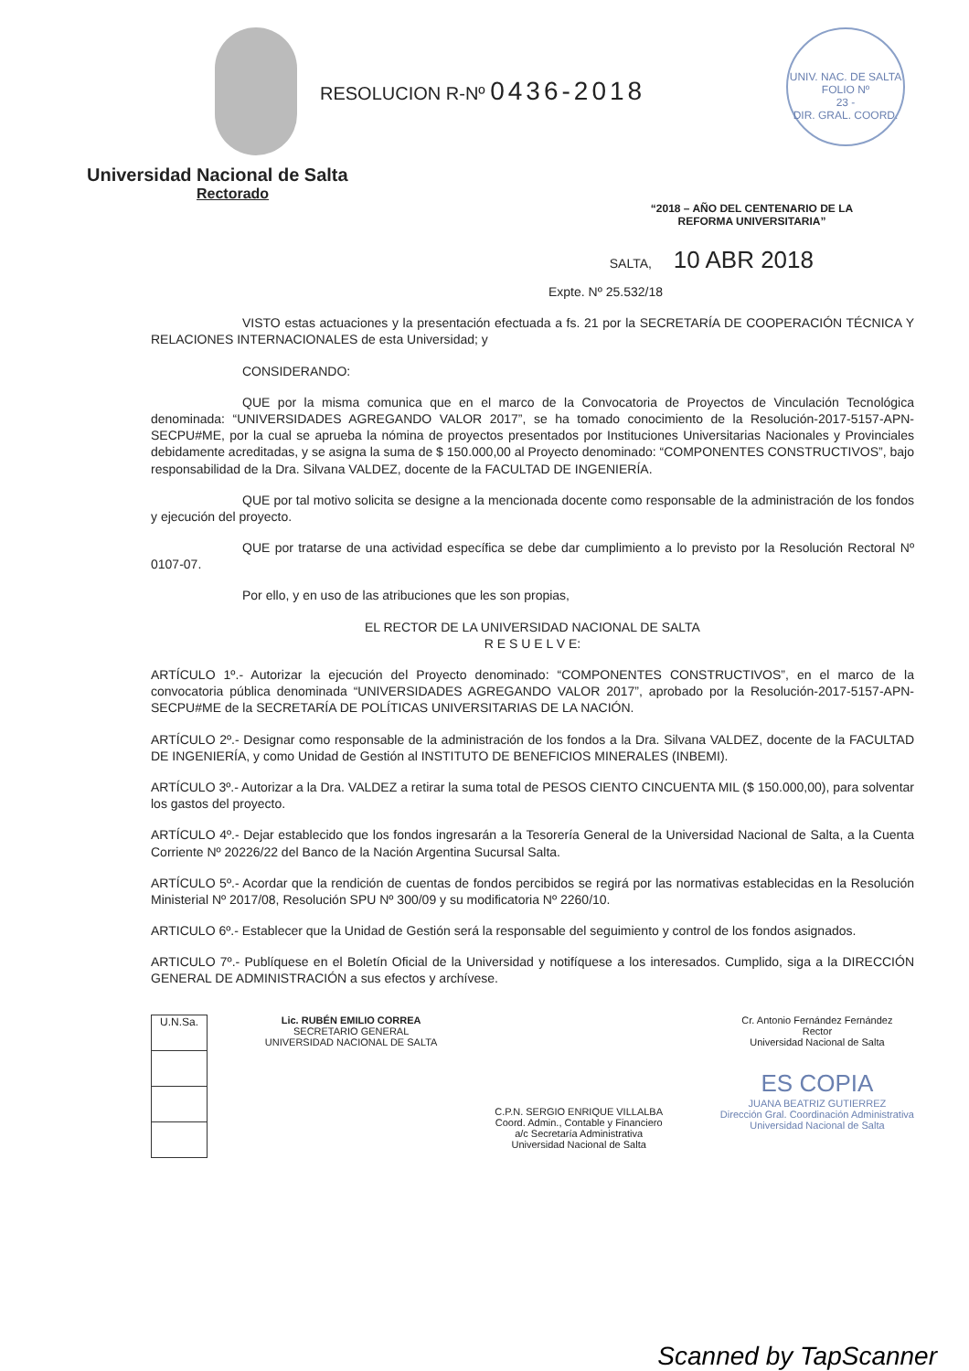UNIV. NAC. DE SALTA
FOLIO Nº
23 -
DIR. GRAL. COORD.
RESOLUCION R-Nº 0436-2018
Universidad Nacional de Salta
Rectorado
“2018 – AÑO DEL CENTENARIO DE LA
REFORMA UNIVERSITARIA”
SALTA, 10 ABR 2018
Expte. Nº 25.532/18
VISTO estas actuaciones y la presentación efectuada a fs. 21 por la SECRETARÍA DE COOPERACIÓN TÉCNICA Y RELACIONES INTERNACIONALES de esta Universidad; y
CONSIDERANDO:
QUE por la misma comunica que en el marco de la Convocatoria de Proyectos de Vinculación Tecnológica denominada: “UNIVERSIDADES AGREGANDO VALOR 2017”, se ha tomado conocimiento de la Resolución-2017-5157-APN-SECPU#ME, por la cual se aprueba la nómina de proyectos presentados por Instituciones Universitarias Nacionales y Provinciales debidamente acreditadas, y se asigna la suma de $ 150.000,00 al Proyecto denominado: “COMPONENTES CONSTRUCTIVOS”, bajo responsabilidad de la Dra. Silvana VALDEZ, docente de la FACULTAD DE INGENIERÍA.
QUE por tal motivo solicita se designe a la mencionada docente como responsable de la administración de los fondos y ejecución del proyecto.
QUE por tratarse de una actividad específica se debe dar cumplimiento a lo previsto por la Resolución Rectoral Nº 0107-07.
Por ello, y en uso de las atribuciones que les son propias,
EL RECTOR DE LA UNIVERSIDAD NACIONAL DE SALTA
R E S U E L V E:
ARTÍCULO 1º.- Autorizar la ejecución del Proyecto denominado: “COMPONENTES CONSTRUCTIVOS”, en el marco de la convocatoria pública denominada “UNIVERSIDADES AGREGANDO VALOR 2017”, aprobado por la Resolución-2017-5157-APN-SECPU#ME de la SECRETARÍA DE POLÍTICAS UNIVERSITARIAS DE LA NACIÓN.
ARTÍCULO 2º.- Designar como responsable de la administración de los fondos a la Dra. Silvana VALDEZ, docente de la FACULTAD DE INGENIERÍA, y como Unidad de Gestión al INSTITUTO DE BENEFICIOS MINERALES (INBEMI).
ARTÍCULO 3º.- Autorizar a la Dra. VALDEZ a retirar la suma total de PESOS CIENTO CINCUENTA MIL ($ 150.000,00), para solventar los gastos del proyecto.
ARTÍCULO 4º.- Dejar establecido que los fondos ingresarán a la Tesorería General de la Universidad Nacional de Salta, a la Cuenta Corriente Nº 20226/22 del Banco de la Nación Argentina Sucursal Salta.
ARTÍCULO 5º.- Acordar que la rendición de cuentas de fondos percibidos se regirá por las normativas establecidas en la Resolución Ministerial Nº 2017/08, Resolución SPU Nº 300/09 y su modificatoria Nº 2260/10.
ARTICULO 6º.- Establecer que la Unidad de Gestión será la responsable del seguimiento y control de los fondos asignados.
ARTICULO 7º.- Publíquese en el Boletín Oficial de la Universidad y notifíquese a los interesados. Cumplido, siga a la DIRECCIÓN GENERAL DE ADMINISTRACIÓN a sus efectos y archívese.
U.N.Sa.
Lic. RUBÉN EMILIO CORREA
SECRETARIO GENERAL
UNIVERSIDAD NACIONAL DE SALTA
C.P.N. SERGIO ENRIQUE VILLALBA
Coord. Admin., Contable y Financiero
a/c Secretaría Administrativa
Universidad Nacional de Salta
Cr. Antonio Fernández Fernández
Rector
Universidad Nacional de Salta
ES COPIA
JUANA BEATRIZ GUTIERREZ
Dirección Gral. Coordinación Administrativa
Universidad Nacional de Salta
Scanned by TapScanner